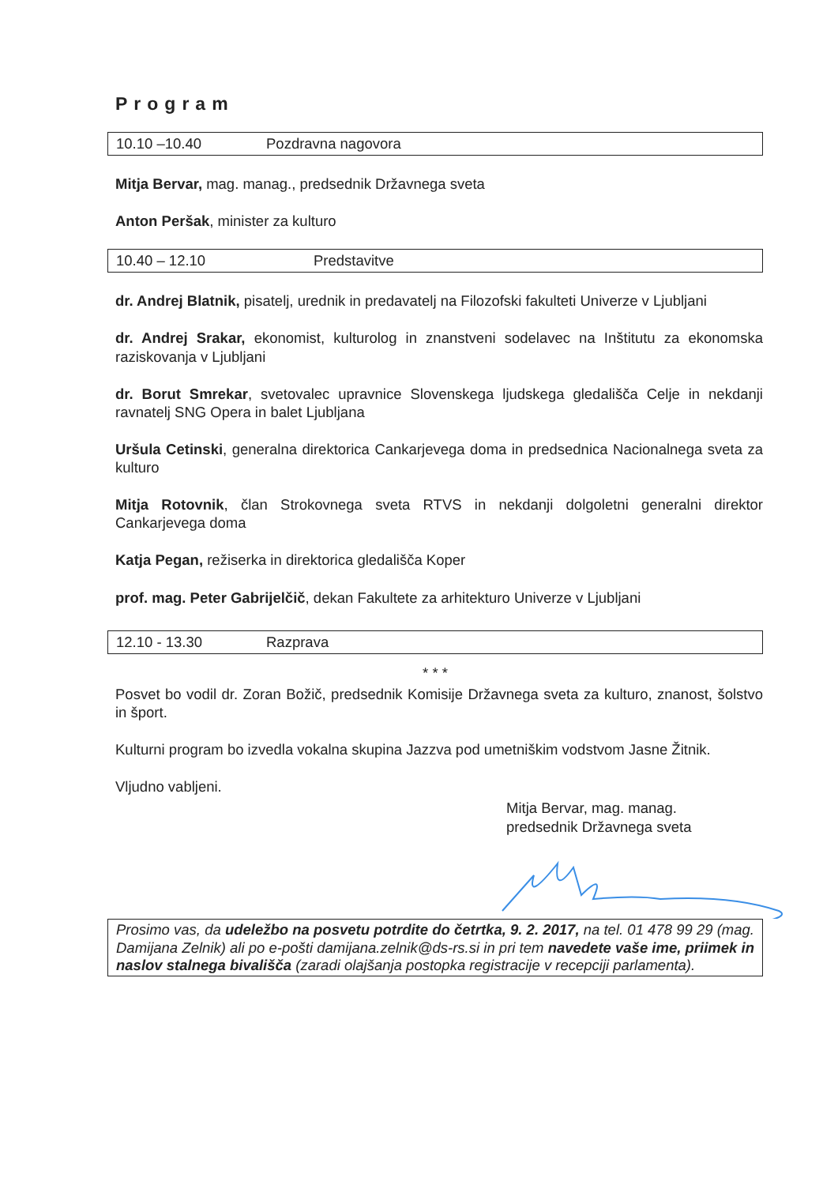Program
10.10 –10.40 Pozdravna nagovora
Mitja Bervar, mag. manag., predsednik Državnega sveta
Anton Peršak, minister za kulturo
10.40 – 12.10 Predstavitve
dr. Andrej Blatnik, pisatelj, urednik in predavatelj na Filozofski fakulteti Univerze v Ljubljani
dr. Andrej Srakar, ekonomist, kulturolog in znanstveni sodelavec na Inštitutu za ekonomska raziskovanja v Ljubljani
dr. Borut Smrekar, svetovalec upravnice Slovenskega ljudskega gledališča Celje in nekdanji ravnatelj SNG Opera in balet Ljubljana
Uršula Cetinski, generalna direktorica Cankarjevega doma in predsednica Nacionalnega sveta za kulturo
Mitja Rotovnik, član Strokovnega sveta RTVS in nekdanji dolgoletni generalni direktor Cankarjevega doma
Katja Pegan, režiserka in direktorica gledališča Koper
prof. mag. Peter Gabrijelčič, dekan Fakultete za arhitekturo Univerze v Ljubljani
12.10 - 13.30 Razprava
* * *
Posvet bo vodil dr. Zoran Božič, predsednik Komisije Državnega sveta za kulturo, znanost, šolstvo in šport.
Kulturni program bo izvedla vokalna skupina Jazzva pod umetniškim vodstvom Jasne Žitnik.
Vljudno vabljeni.
Mitja Bervar, mag. manag.
predsednik Državnega sveta
Prosimo vas, da udeležbo na posvetu potrdite do četrtka, 9. 2. 2017, na tel. 01 478 99 29 (mag. Damijana Zelnik) ali po e-pošti damijana.zelnik@ds-rs.si in pri tem navedete vaše ime, priimek in naslov stalnega bivališča (zaradi olajšanja postopka registracije v recepciji parlamenta).